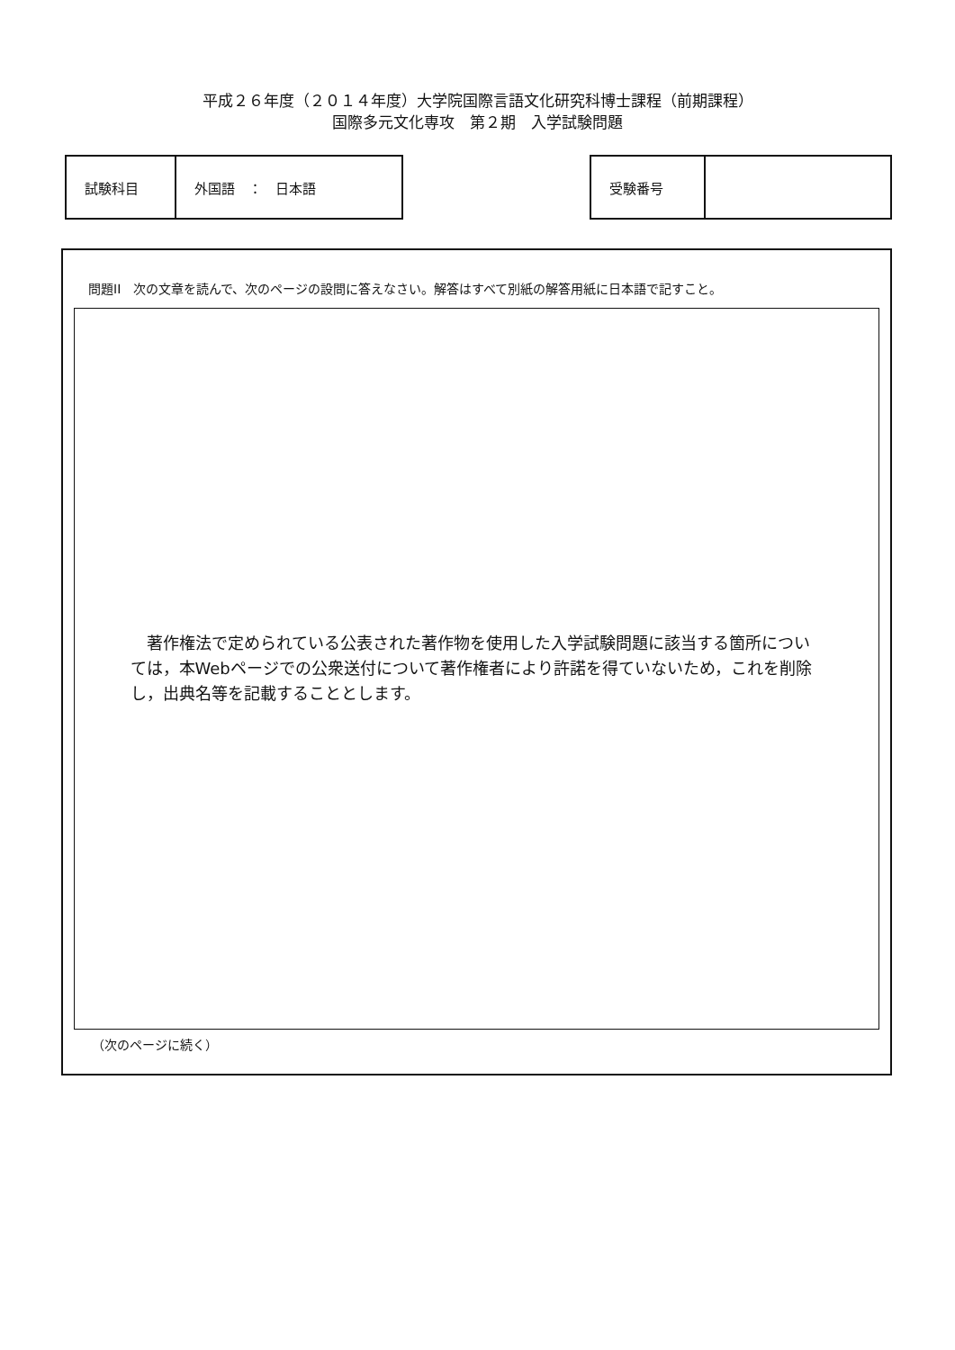平成２６年度（２０１４年度）大学院国際言語文化研究科博士課程（前期課程）
国際多元文化専攻　第２期　入学試験問題
| 試験科目 | 外国語 ： 日本語 |
| 受験番号 | |
問題II　次の文章を読んで、次のページの設問に答えなさい。解答はすべて別紙の解答用紙に日本語で記すこと。
　著作権法で定められている公表された著作物を使用した入学試験問題に該当する箇所については，本Webページでの公衆送付について著作権者により許諾を得ていないため，これを削除し，出典名等を記載することとします。
（次のページに続く）